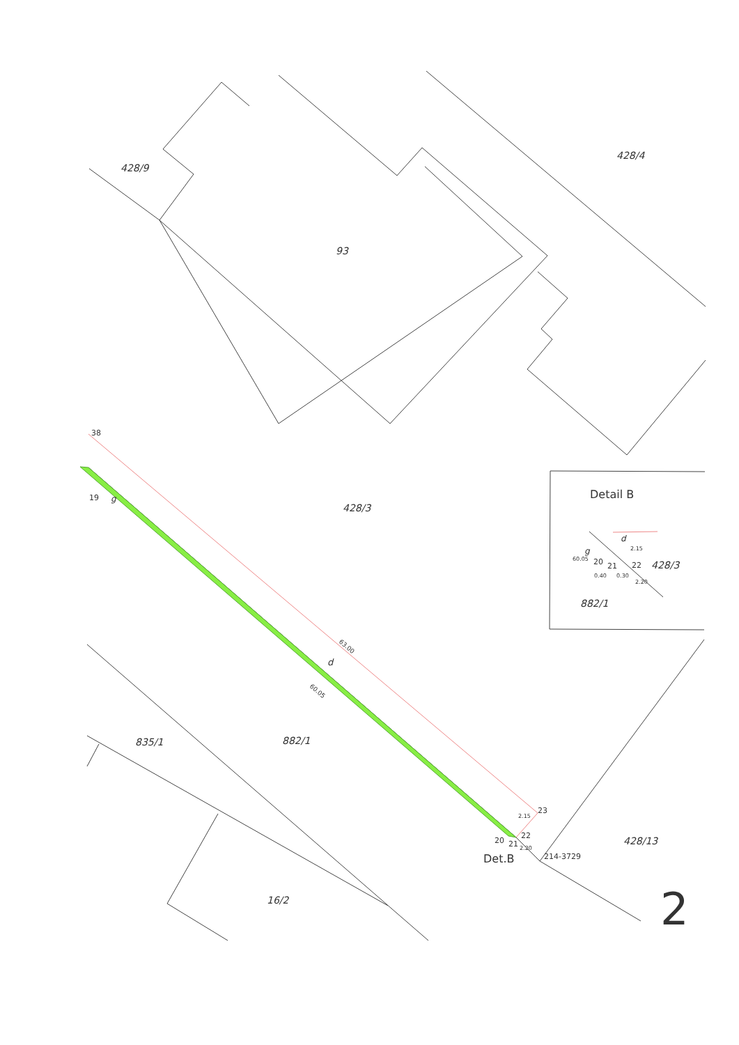428/9
93
428/4
428/3
835/1
882/1
16/2
428/13
38
19
63.00
60.05
d
g
23
20
21
22
2.15
2.20
Det.B
214-3729
Detail B
d
g
20
21
22
2.15
60.05
0.40
0.30
2.20
428/3
882/1
2